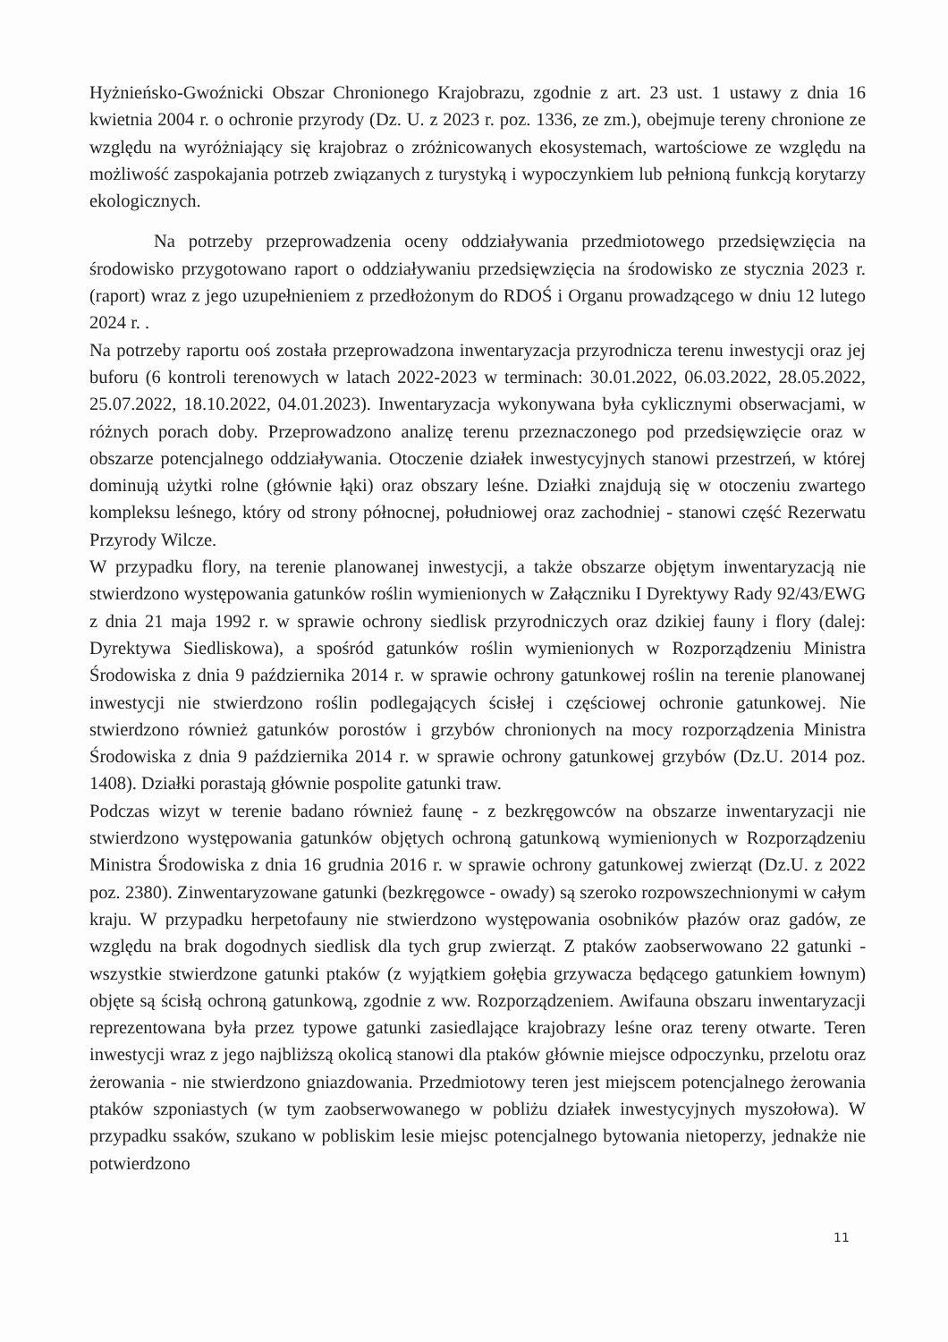Hyżnieńsko-Gwoźnicki Obszar Chronionego Krajobrazu, zgodnie z art. 23 ust. 1 ustawy z dnia 16 kwietnia 2004 r. o ochronie przyrody (Dz. U. z 2023 r. poz. 1336, ze zm.), obejmuje tereny chronione ze względu na wyróżniający się krajobraz o zróżnicowanych ekosystemach, wartościowe ze względu na możliwość zaspokajania potrzeb związanych z turystyką i wypoczynkiem lub pełnioną funkcją korytarzy ekologicznych.
Na potrzeby przeprowadzenia oceny oddziaływania przedmiotowego przedsięwzięcia na środowisko przygotowano raport o oddziaływaniu przedsięwzięcia na środowisko ze stycznia 2023 r. (raport) wraz z jego uzupełnieniem z przedłożonym do RDOŚ i Organu prowadzącego w dniu 12 lutego 2024 r. .
Na potrzeby raportu ooś została przeprowadzona inwentaryzacja przyrodnicza terenu inwestycji oraz jej buforu (6 kontroli terenowych w latach 2022-2023 w terminach: 30.01.2022, 06.03.2022, 28.05.2022, 25.07.2022, 18.10.2022, 04.01.2023). Inwentaryzacja wykonywana była cyklicznymi obserwacjami, w różnych porach doby. Przeprowadzono analizę terenu przeznaczonego pod przedsięwzięcie oraz w obszarze potencjalnego oddziaływania. Otoczenie działek inwestycyjnych stanowi przestrzeń, w której dominują użytki rolne (głównie łąki) oraz obszary leśne. Działki znajdują się w otoczeniu zwartego kompleksu leśnego, który od strony północnej, południowej oraz zachodniej - stanowi część Rezerwatu Przyrody Wilcze.
W przypadku flory, na terenie planowanej inwestycji, a także obszarze objętym inwentaryzacją nie stwierdzono występowania gatunków roślin wymienionych w Załączniku I Dyrektywy Rady 92/43/EWG z dnia 21 maja 1992 r. w sprawie ochrony siedlisk przyrodniczych oraz dzikiej fauny i flory (dalej: Dyrektywa Siedliskowa), a spośród gatunków roślin wymienionych w Rozporządzeniu Ministra Środowiska z dnia 9 października 2014 r. w sprawie ochrony gatunkowej roślin na terenie planowanej inwestycji nie stwierdzono roślin podlegających ścisłej i częściowej ochronie gatunkowej. Nie stwierdzono również gatunków porostów i grzybów chronionych na mocy rozporządzenia Ministra Środowiska z dnia 9 października 2014 r. w sprawie ochrony gatunkowej grzybów (Dz.U. 2014 poz. 1408). Działki porastają głównie pospolite gatunki traw.
Podczas wizyt w terenie badano również faunę - z bezkręgowców na obszarze inwentaryzacji nie stwierdzono występowania gatunków objętych ochroną gatunkową wymienionych w Rozporządzeniu Ministra Środowiska z dnia 16 grudnia 2016 r. w sprawie ochrony gatunkowej zwierząt (Dz.U. z 2022 poz. 2380). Zinwentaryzowane gatunki (bezkręgowce - owady) są szeroko rozpowszechnionymi w całym kraju. W przypadku herpetofauny nie stwierdzono występowania osobników płazów oraz gadów, ze względu na brak dogodnych siedlisk dla tych grup zwierząt. Z ptaków zaobserwowano 22 gatunki - wszystkie stwierdzone gatunki ptaków (z wyjątkiem gołębia grzywacza będącego gatunkiem łownym) objęte są ścisłą ochroną gatunkową, zgodnie z ww. Rozporządzeniem. Awifauna obszaru inwentaryzacji reprezentowana była przez typowe gatunki zasiedlające krajobrazy leśne oraz tereny otwarte. Teren inwestycji wraz z jego najbliższą okolicą stanowi dla ptaków głównie miejsce odpoczynku, przelotu oraz żerowania - nie stwierdzono gniazdowania. Przedmiotowy teren jest miejscem potencjalnego żerowania ptaków szponiastych (w tym zaobserwowanego w pobliżu działek inwestycyjnych myszołowa). W przypadku ssaków, szukano w pobliskim lesie miejsc potencjalnego bytowania nietoperzy, jednakże nie potwierdzono
11